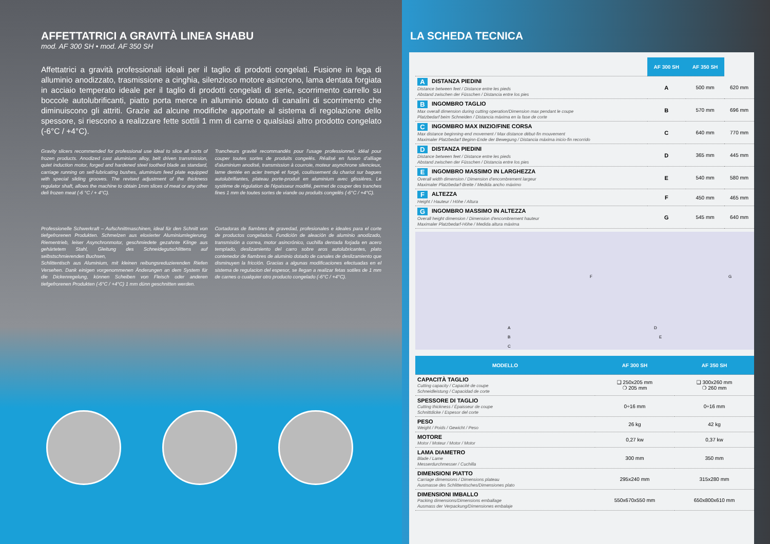AFFETTATRICI A GRAVITÀ LINEA SHABU
mod. AF 300 SH • mod. AF 350 SH
Affettatrici a gravità professionali ideali per il taglio di prodotti congelati. Fusione in lega di alluminio anodizzato, trasmissione a cinghia, silenzioso motore asincrono, lama dentata forgiata in acciaio temperato ideale per il taglio di prodotti congelati di serie, scorrimento carrello su boccole autolubrificanti, piatto porta merce in alluminio dotato di canalini di scorrimento che diminuiscono gli attriti. Grazie ad alcune modifiche apportate al sistema di regolazione dello spessore, si riescono a realizzare fette sottili 1 mm di carne o qualsiasi altro prodotto congelato (-6°C / +4°C).
Gravity slicers recommended for professional use ideal to slice all sorts of frozen products. Anodized cast aluminium alloy, belt driven transmission, quiet induction motor, forged and hardened steel toothed blade as standard, carriage running on self-lubricating bushes, aluminium feed plate equipped with special sliding grooves. The revised adjustment of the thickness regulator shaft, allows the machine to obtain 1mm slices of meat or any other deli frozen meat (-6 °C / + 4°C).
Trancheurs gravité recommandés pour l'usage professionnel, idéal pour couper toutes sortes de produits congelés. Réalisé en fusion d'alliage d'aluminium anodisé, transmission à courroie, moteur asynchrone silencieux, lame dentée en acier trempé et forgé, coulissement du chariot sur bagues autolubrifiantes, plateau porte-produit en aluminium avec glissières. Le système de régulation de l'épaisseur modifié, permet de couper des tranches fines 1 mm de toutes sortes de viande ou produits congelés (-6°C / +4°C).
Professionelle Schwerkraft – Aufschnittmaschinen, ideal für den Schnitt von tiefgefrorenen Produkten. Schmelzen aus eloxierter Aluminiumlegierung. Riementrieb, leiser Asynchronmotor, geschmiedete gezahnte Klinge aus gehärtetem Stahl, Gleitung des Schneidegutschlittens auf selbstschmierenden Buchsen,
Schlittentisch aus Aluminium, mit kleinen reibungsreduzierenden Riefen Versehen. Dank einigen vorgenommenen Änderungen an dem System für die Dickenregelung, können Scheiben von Fleisch oder anderen tiefgefrorenen Produkten (-6°C / +4°C) 1 mm dünn geschnitten werden.
Cortadoras de fiambres de gravedad, profesionales e ideales para el corte de productos congelados. Fundición de aleación de aluminio anodizado, transmisión a correa, motor asincrónico, cuchilla dentada forjada en acero templado, deslizamiento del carro sobre aros autolubricantes, plato contenedor de fiambres de aluminio dotado de canales de deslizamiento que disminuyen la fricción. Gracias a algunas modificaciones efectuadas en el sistema de regulacion del espesor, se llegan a realizar fetas sotiles de 1 mm de carnes o cualquier otro producto congelado (-6°C / +4°C).
LA SCHEDA TECNICA
| | AF 300 SH | AF 350 SH | |
| --- | --- | --- | --- |
| A DISTANZA PIEDINI Distance between feet / Distance entre les pieds Abstand zwischen der Füsschen / Distancia entre los pies | A | 500 mm | 620 mm |
| B INGOMBRO TAGLIO Max overall dimension during cutting operation/Dimension max pendant le coupe Platzbedarf beim Schneiden / Distancia máxima en la fase de corte | B | 570 mm | 696 mm |
| C INGOMBRO MAX INIZIO/FINE CORSA Max distance beginning-end movement / Max distance début-fin mouvement Maximaler Platzbedarf Beginn-Ende der Bewegung / Distancia máxima inicio-fin recorrido | C | 640 mm | 770 mm |
| D DISTANZA PIEDINI Distance between feet / Distance entre les pieds Abstand zwischen der Füsschen / Distancia entre los pies | D | 365 mm | 445 mm |
| E INGOMBRO MASSIMO IN LARGHEZZA Overall width dimension / Dimension d'encombrement largeur Maximaler Platzbedarf-Breite / Medida ancho máximo | E | 540 mm | 580 mm |
| F ALTEZZA Height / Hauteur / Höhe / Altura | F | 450 mm | 465 mm |
| G INGOMBRO MASSIMO IN ALTEZZA Overall height dimension / Dimension d'encombrement hauteur Maximaler Platzbedarf-Höhe / Medida altura máxima | G | 545 mm | 640 mm |
A
B
C
F
D
E
G
| MODELLO | AF 300 SH | AF 350 SH |
| --- | --- | --- |
| CAPACITÀ TAGLIO Cutting capacity / Capacité de coupe Schneidleistung / Capacidad de corte | ❑ 250x205 mm ❍ 205 mm | ❑ 300x260 mm ❍ 260 mm |
| SPESSORE DI TAGLIO Cutting thickness / Épaisseur de coupe Schnittdicke / Espesor del corte | 0÷16 mm | 0÷16 mm |
| PESO Weight / Poids / Gewicht / Peso | 26 kg | 42 kg |
| MOTORE Motor / Moteur / Motor / Motor | 0,27 kw | 0,37 kw |
| LAMA DIAMETRO Blade / Lame Messerdurchmesser / Cuchilla | 300 mm | 350 mm |
| DIMENSIONI PIATTO Carriage dimensions / Dimensions plateau Ausmasse des Schlittentisches/Dimensiones plato | 295x240 mm | 315x280 mm |
| DIMENSIONI IMBALLO Packing dimensions/Dimensions emballage Ausmass der Verpackung/Dimensiones embalaje | 550x670x550 mm | 650x800x610 mm |